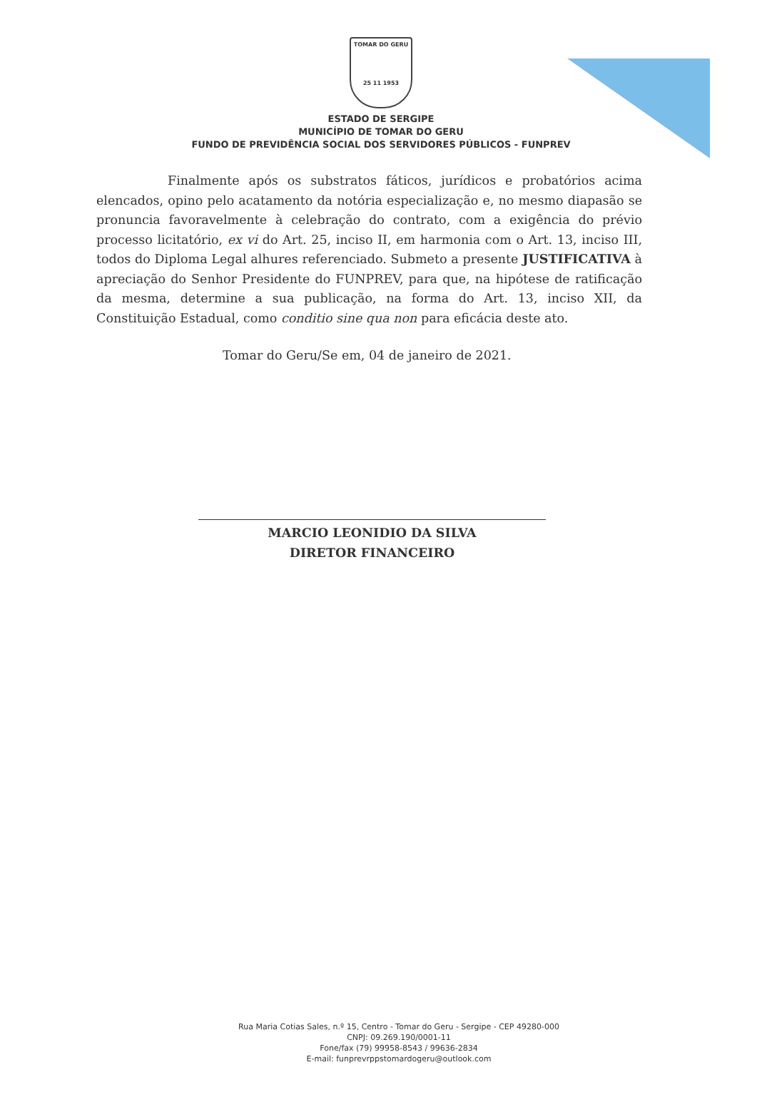TOMAR DO GERU
25 11 1953
ESTADO DE SERGIPE
MUNICÍPIO DE TOMAR DO GERU
FUNDO DE PREVIDÊNCIA SOCIAL DOS SERVIDORES PÚBLICOS - FUNPREV
Finalmente após os substratos fáticos, jurídicos e probatórios acima elencados, opino pelo acatamento da notória especialização e, no mesmo diapasão se pronuncia favoravelmente à celebração do contrato, com a exigência do prévio processo licitatório, ex vi do Art. 25, inciso II, em harmonia com o Art. 13, inciso III, todos do Diploma Legal alhures referenciado. Submeto a presente JUSTIFICATIVA à apreciação do Senhor Presidente do FUNPREV, para que, na hipótese de ratificação da mesma, determine a sua publicação, na forma do Art. 13, inciso XII, da Constituição Estadual, como conditio sine qua non para eficácia deste ato.
Tomar do Geru/Se em, 04 de janeiro de 2021.
MARCIO LEONIDIO DA SILVA
DIRETOR FINANCEIRO
Rua Maria Cotias Sales, n.º 15, Centro - Tomar do Geru - Sergipe - CEP 49280-000
CNPJ: 09.269.190/0001-11
Fone/fax (79) 99958-8543 / 99636-2834
E-mail: funprevrppstomardogeru@outlook.com